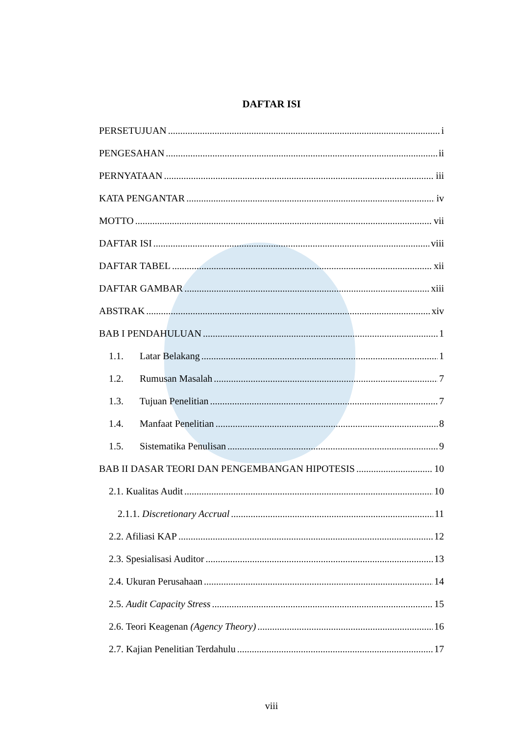DAFTAR ISI
PERSETUJUAN i
PENGESAHAN ii
PERNYATAAN iii
KATA PENGANTAR iv
MOTTO vii
DAFTAR ISI viii
DAFTAR TABEL xii
DAFTAR GAMBAR xiii
ABSTRAK xiv
BAB I PENDAHULUAN 1
1.1. Latar Belakang 1
1.2. Rumusan Masalah 7
1.3. Tujuan Penelitian 7
1.4. Manfaat Penelitian 8
1.5. Sistematika Penulisan 9
BAB II DASAR TEORI DAN PENGEMBANGAN HIPOTESIS 10
2.1. Kualitas Audit 10
2.1.1. Discretionary Accrual 11
2.2. Afiliasi KAP 12
2.3. Spesialisasi Auditor 13
2.4. Ukuran Perusahaan 14
2.5. Audit Capacity Stress 15
2.6. Teori Keagenan (Agency Theory) 16
2.7. Kajian Penelitian Terdahulu 17
viii